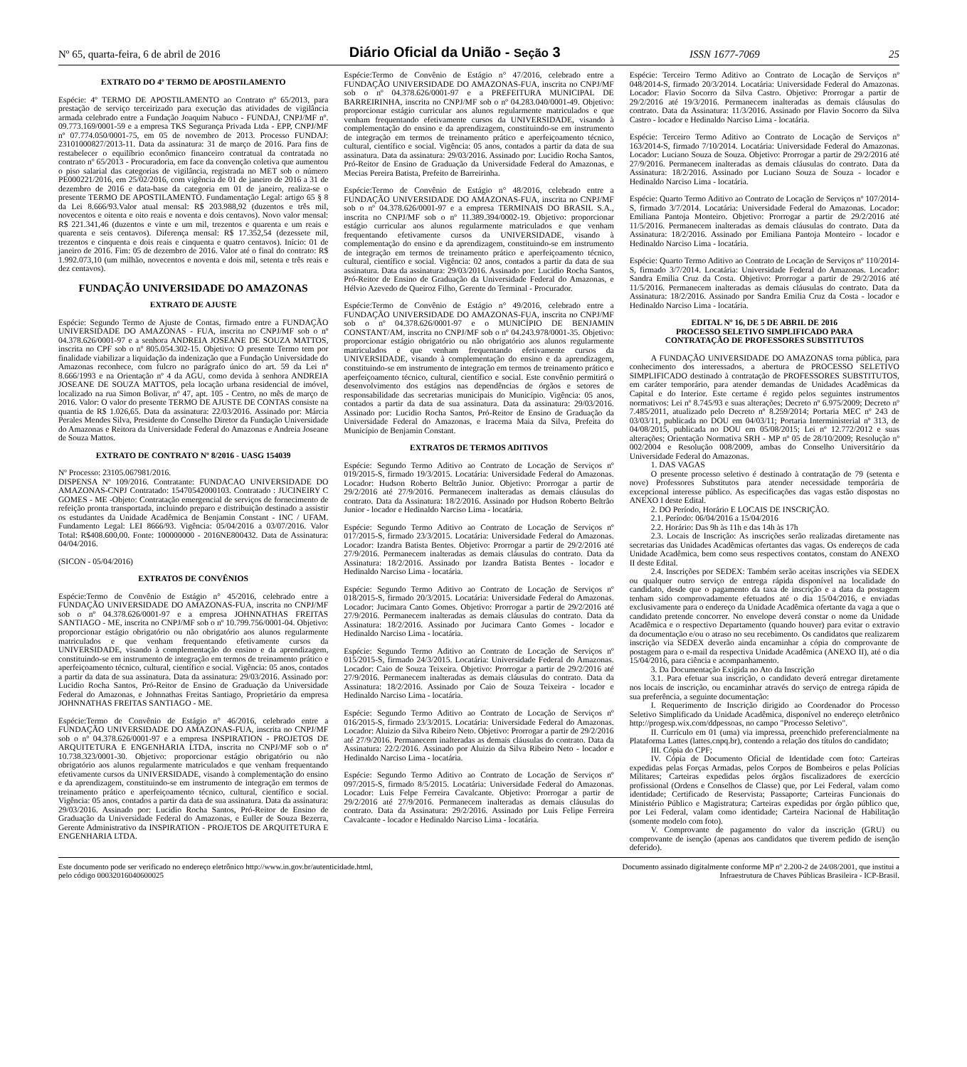Nº 65, quarta-feira, 6 de abril de 2016 Diário Oficial da União - Seção 3 ISSN 1677-7069 25
EXTRATO DO 4º TERMO DE APOSTILAMENTO
Espécie: 4º TERMO DE APOSTILAMENTO ao Contrato nº 65/2013, para prestação de serviço terceirizado para execução das atividades de vigilância armada celebrado entre a Fundação Joaquim Nabuco - FUNDAJ, CNPJ/MF nº. 09.773.169/0001-59 e a empresa TKS Segurança Privada Ltda - EPP, CNPJ/MF nº 07.774.050/0001-75, em 05 de novembro de 2013. Processo FUNDAJ: 23101000827/2013-11. Data da assinatura: 31 de março de 2016. Para fins de restabelecer o equilíbrio econômico financeiro contratual da contratada no contrato nº 65/2013 - Procuradoria, em face da convenção coletiva que aumentou o piso salarial das categorias de vigilância, registrada no MET sob o número PE000221/2016, em 25/02/2016, com vigência de 01 de janeiro de 2016 a 31 de dezembro de 2016 e data-base da categoria em 01 de janeiro, realiza-se o presente TERMO DE APOSTILAMENTO. Fundamentação Legal: artigo 65 § 8 da Lei 8.666/93.Valor atual mensal: R$ 203.988,92 (duzentos e três mil, novecentos e oitenta e oito reais e noventa e dois centavos). Novo valor mensal: R$ 221.341,46 (duzentos e vinte e um mil, trezentos e quarenta e um reais e quarenta e seis centavos). Diferença mensal: R$ 17.352,54 (dezessete mil, trezentos e cinquenta e dois reais e cinquenta e quatro centavos). Início: 01 de janeiro de 2016. Fim: 05 de dezembro de 2016. Valor até o final do contrato: R$ 1.992.073,10 (um milhão, novecentos e noventa e dois mil, setenta e três reais e dez centavos).
FUNDAÇÃO UNIVERSIDADE DO AMAZONAS
EXTRATO DE AJUSTE
Espécie: Segundo Termo de Ajuste de Contas, firmado entre a FUNDAÇÃO UNIVERSIDADE DO AMAZONAS - FUA, inscrita no CNPJ/MF sob o nº 04.378.626/0001-97 e a senhora ANDREIA JOSEANE DE SOUZA MATTOS, inscrita no CPF sob o nº 805.054.302-15. Objetivo: O presente Termo tem por finalidade viabilizar a liquidação da indenização que a Fundação Universidade do Amazonas reconhece, com fulcro no parágrafo único do art. 59 da Lei nº 8.666/1993 e na Orientação nº 4 da AGU, como devida à senhora ANDREIA JOSEANE DE SOUZA MATTOS, pela locação urbana residencial de imóvel, localizado na rua Simon Bolivar, nº 47, apt. 105 - Centro, no mês de março de 2016. Valor: O valor do presente TERMO DE AJUSTE DE CONTAS consiste na quantia de R$ 1.026,65. Data da assinatura: 22/03/2016. Assinado por: Márcia Perales Mendes Silva, Presidente do Conselho Diretor da Fundação Universidade do Amazonas e Reitora da Universidade Federal do Amazonas e Andreia Joseane de Souza Mattos.
EXTRATO DE CONTRATO Nº 8/2016 - UASG 154039
Nº Processo: 23105.067981/2016.
DISPENSA Nº 109/2016. Contratante: FUNDACAO UNIVERSIDADE DO AMAZONAS-CNPJ Contratado: 15470542000103. Contratado : JUCINEIRY C GOMES - ME -Objeto: Contratação emergencial de serviços de fornecimento de refeição pronta transportada, incluindo preparo e distribuição destinado a assistir os estudantes da Unidade Acadêmica de Benjamin Constant - INC / UFAM. Fundamento Legal: LEI 8666/93. Vigência: 05/04/2016 a 03/07/2016. Valor Total: R$408.600,00. Fonte: 100000000 - 2016NE800432. Data de Assinatura: 04/04/2016.
(SICON - 05/04/2016)
EXTRATOS DE CONVÊNIOS
Espécie:Termo de Convênio de Estágio n° 45/2016, celebrado entre a FUNDAÇÃO UNIVERSIDADE DO AMAZONAS-FUA, inscrita no CNPJ/MF sob o nº 04.378.626/0001-97 e a empresa JOHNNATHAS FREITAS SANTIAGO - ME, inscrita no CNPJ/MF sob o nº 10.799.756/0001-04. Objetivo: proporcionar estágio obrigatório ou não obrigatório aos alunos regularmente matriculados e que venham frequentando efetivamente cursos da UNIVERSIDADE, visando à complementação do ensino e da aprendizagem, constituindo-se em instrumento de integração em termos de treinamento prático e aperfeiçoamento técnico, cultural, científico e social. Vigência: 05 anos, contados a partir da data de sua assinatura. Data da assinatura: 29/03/2016. Assinado por: Lucidio Rocha Santos, Pró-Reitor de Ensino de Graduação da Universidade Federal do Amazonas, e Johnnathas Freitas Santiago, Proprietário da empresa JOHNNATHAS FREITAS SANTIAGO - ME.
Espécie:Termo de Convênio de Estágio n° 46/2016, celebrado entre a FUNDAÇÃO UNIVERSIDADE DO AMAZONAS-FUA, inscrita no CNPJ/MF sob o nº 04.378.626/0001-97 e a empresa INSPIRATION - PROJETOS DE ARQUITETURA E ENGENHARIA LTDA, inscrita no CNPJ/MF sob o nº 10.738.323/0001-30. Objetivo: proporcionar estágio obrigatório ou não obrigatório aos alunos regularmente matriculados e que venham frequentando efetivamente cursos da UNIVERSIDADE, visando à complementação do ensino e da aprendizagem, constituindo-se em instrumento de integração em termos de treinamento prático e aperfeiçoamento técnico, cultural, científico e social. Vigência: 05 anos, contados a partir da data de sua assinatura. Data da assinatura: 29/03/2016. Assinado por: Lucidio Rocha Santos, Pró-Reitor de Ensino de Graduação da Universidade Federal do Amazonas, e Euller de Souza Bezerra, Gerente Administrativo da INSPIRATION - PROJETOS DE ARQUITETURA E ENGENHARIA LTDA.
Espécie:Termo de Convênio de Estágio n° 47/2016, celebrado entre a FUNDAÇÃO UNIVERSIDADE DO AMAZONAS-FUA, inscrita no CNPJ/MF sob o nº 04.378.626/0001-97 e a PREFEITURA MUNICIPAL DE BARREIRINHA, inscrita no CNPJ/MF sob o nº 04.283.040/0001-49. Objetivo: proporcionar estágio curricular aos alunos regularmente matriculados e que venham frequentando efetivamente cursos da UNIVERSIDADE, visando à complementação do ensino e da aprendizagem, constituindo-se em instrumento de integração em termos de treinamento prático e aperfeiçoamento técnico, cultural, científico e social. Vigência: 05 anos, contados a partir da data de sua assinatura. Data da assinatura: 29/03/2016. Assinado por: Lucidio Rocha Santos, Pró-Reitor de Ensino de Graduação da Universidade Federal do Amazonas, e Mecias Pereira Batista, Prefeito de Barreirinha.
Espécie:Termo de Convênio de Estágio n° 48/2016, celebrado entre a FUNDAÇÃO UNIVERSIDADE DO AMAZONAS-FUA, inscrita no CNPJ/MF sob o nº 04.378.626/0001-97 e a empresa TERMINAIS DO BRASIL S.A., inscrita no CNPJ/MF sob o nº 11.389.394/0002-19. Objetivo: proporcionar estágio curricular aos alunos regularmente matriculados e que venham frequentando efetivamente cursos da UNIVERSIDADE, visando à complementação do ensino e da aprendizagem, constituindo-se em instrumento de integração em termos de treinamento prático e aperfeiçoamento técnico, cultural, científico e social. Vigência: 02 anos, contados a partir da data de sua assinatura. Data da assinatura: 29/03/2016. Assinado por: Lucidio Rocha Santos, Pró-Reitor de Ensino de Graduação da Universidade Federal do Amazonas, e Hélvio Azevedo de Queiroz Filho, Gerente do Terminal - Procurador.
Espécie:Termo de Convênio de Estágio n° 49/2016, celebrado entre a FUNDAÇÃO UNIVERSIDADE DO AMAZONAS-FUA, inscrita no CNPJ/MF sob o nº 04.378.626/0001-97 e o MUNICÍPIO DE BENJAMIN CONSTANT/AM, inscrita no CNPJ/MF sob o nº 04.243.978/0001-35. Objetivo: proporcionar estágio obrigatório ou não obrigatório aos alunos regularmente matriculados e que venham frequentando efetivamente cursos da UNIVERSIDADE, visando à complementação do ensino e da aprendizagem, constituindo-se em instrumento de integração em termos de treinamento prático e aperfeiçoamento técnico, cultural, científico e social. Este convênio permitirá o desenvolvimento dos estágios nas dependências de órgãos e setores de responsabilidade das secretarias municipais do Município. Vigência: 05 anos, contados a partir da data de sua assinatura. Data da assinatura: 29/03/2016. Assinado por: Lucidio Rocha Santos, Pró-Reitor de Ensino de Graduação da Universidade Federal do Amazonas, e Iracema Maia da Silva, Prefeita do Município de Benjamin Constant.
EXTRATOS DE TERMOS ADITIVOS
Espécie: Segundo Termo Aditivo ao Contrato de Locação de Serviços nº 019/2015-S, firmado 19/3/2015. Locatária: Universidade Federal do Amazonas. Locador: Hudson Roberto Beltrão Junior. Objetivo: Prorrogar a partir de 29/2/2016 até 27/9/2016. Permanecem inalteradas as demais cláusulas do contrato. Data da Assinatura: 18/2/2016. Assinado por Hudson Roberto Beltrão Junior - locador e Hedinaldo Narciso Lima - locatária.
Espécie: Segundo Termo Aditivo ao Contrato de Locação de Serviços nº 017/2015-S, firmado 23/3/2015. Locatária: Universidade Federal do Amazonas. Locador: Izandra Batista Bentes. Objetivo: Prorrogar a partir de 29/2/2016 até 27/9/2016. Permanecem inalteradas as demais cláusulas do contrato. Data da Assinatura: 18/2/2016. Assinado por Izandra Batista Bentes - locador e Hedinaldo Narciso Lima - locatária.
Espécie: Segundo Termo Aditivo ao Contrato de Locação de Serviços nº 018/2015-S, firmado 20/3/2015. Locatária: Universidade Federal do Amazonas. Locador: Jucimara Canto Gomes. Objetivo: Prorrogar a partir de 29/2/2016 até 27/9/2016. Permanecem inalteradas as demais cláusulas do contrato. Data da Assinatura: 18/2/2016. Assinado por Jucimara Canto Gomes - locador e Hedinaldo Narciso Lima - locatária.
Espécie: Segundo Termo Aditivo ao Contrato de Locação de Serviços nº 015/2015-S, firmado 24/3/2015. Locatária: Universidade Federal do Amazonas. Locador: Caio de Souza Teixeira. Objetivo: Prorrogar a partir de 29/2/2016 até 27/9/2016. Permanecem inalteradas as demais cláusulas do contrato. Data da Assinatura: 18/2/2016. Assinado por Caio de Souza Teixeira - locador e Hedinaldo Narciso Lima - locatária.
Espécie: Segundo Termo Aditivo ao Contrato de Locação de Serviços nº 016/2015-S, firmado 23/3/2015. Locatária: Universidade Federal do Amazonas. Locador: Aluizio da Silva Ribeiro Neto. Objetivo: Prorrogar a partir de 29/2/2016 até 27/9/2016. Permanecem inalteradas as demais cláusulas do contrato. Data da Assinatura: 22/2/2016. Assinado por Aluizio da Silva Ribeiro Neto - locador e Hedinaldo Narciso Lima - locatária.
Espécie: Segundo Termo Aditivo ao Contrato de Locação de Serviços nº 097/2015-S, firmado 8/5/2015. Locatária: Universidade Federal do Amazonas. Locador: Luis Felpe Ferreira Cavalcante. Objetivo: Prorrogar a partir de 29/2/2016 até 27/9/2016. Permanecem inalteradas as demais cláusulas do contrato. Data da Assinatura: 29/2/2016. Assinado por Luis Felipe Ferreira Cavalcante - locador e Hedinaldo Narciso Lima - locatária.
Espécie: Terceiro Termo Aditivo ao Contrato de Locação de Serviços nº 048/2014-S, firmado 20/3/2014. Locatária: Universidade Federal do Amazonas. Locador: Flavio Socorro da Silva Castro. Objetivo: Prorrogar a partir de 29/2/2016 até 19/3/2016. Permanecem inalteradas as demais cláusulas do contrato. Data da Assinatura: 11/3/2016. Assinado por Flavio Socorro da Silva Castro - locador e Hedinaldo Narciso Lima - locatária.
Espécie: Terceiro Termo Aditivo ao Contrato de Locação de Serviços nº 163/2014-S, firmado 7/10/2014. Locatária: Universidade Federal do Amazonas. Locador: Luciano Souza de Souza. Objetivo: Prorrogar a partir de 29/2/2016 até 27/9/2016. Permanecem inalteradas as demais cláusulas do contrato. Data da Assinatura: 18/2/2016. Assinado por Luciano Souza de Souza - locador e Hedinaldo Narciso Lima - locatária.
Espécie: Quarto Termo Aditivo ao Contrato de Locação de Serviços nº 107/2014-S, firmado 3/7/2014. Locatária: Universidade Federal do Amazonas. Locador: Emiliana Pantoja Monteiro. Objetivo: Prorrogar a partir de 29/2/2016 até 11/5/2016. Permanecem inalteradas as demais cláusulas do contrato. Data da Assinatura: 18/2/2016. Assinado por Emiliana Pantoja Monteiro - locador e Hedinaldo Narciso Lima - locatária.
Espécie: Quarto Termo Aditivo ao Contrato de Locação de Serviços nº 110/2014-S, firmado 3/7/2014. Locatária: Universidade Federal do Amazonas. Locador: Sandra Emilia Cruz da Costa. Objetivo: Prorrogar a partir de 29/2/2016 até 11/5/2016. Permanecem inalteradas as demais cláusulas do contrato. Data da Assinatura: 18/2/2016. Assinado por Sandra Emilia Cruz da Costa - locador e Hedinaldo Narciso Lima - locatária.
EDITAL Nº 16, DE 5 DE ABRIL DE 2016
PROCESSO SELETIVO SIMPLIFICADO PARA
CONTRATAÇÃO DE PROFESSORES SUBSTITUTOS
A FUNDAÇÃO UNIVERSIDADE DO AMAZONAS torna pública, para conhecimento dos interessados, a abertura de PROCESSO SELETIVO SIMPLIFICADO destinado à contratação de PROFESSORES SUBSTITUTOS, em caráter temporário, para atender demandas de Unidades Acadêmicas da Capital e do Interior. Este certame é regido pelos seguintes instrumentos normativos: Lei nº 8.745/93 e suas alterações; Decreto nº 6.975/2009; Decreto nº 7.485/2011, atualizado pelo Decreto nº 8.259/2014; Portaria MEC nº 243 de 03/03/11, publicada no DOU em 04/03/11; Portaria Interministerial nº 313, de 04/08/2015, publicada no DOU em 05/08/2015; Lei nº 12.772/2012 e suas alterações; Orientação Normativa SRH - MP nº 05 de 28/10/2009; Resolução nº 002/2004 e Resolução 008/2009, ambas do Conselho Universitário da Universidade Federal do Amazonas.
1. DAS VAGAS
O presente processo seletivo é destinado à contratação de 79 (setenta e nove) Professores Substitutos para atender necessidade temporária de excepcional interesse público. As especificações das vagas estão dispostas no ANEXO I deste Edital.
2. DO Período, Horário E LOCAIS DE INSCRIÇÃO.
2.1. Período: 06/04/2016 a 15/04/2016
2.2. Horário: Das 9h às 11h e das 14h às 17h
2.3. Locais de Inscrição: As inscrições serão realizadas diretamente nas secretarias das Unidades Acadêmicas ofertantes das vagas. Os endereços de cada Unidade Acadêmica, bem como seus respectivos contatos, constam do ANEXO II deste Edital.
2.4. Inscrições por SEDEX: Também serão aceitas inscrições via SEDEX ou qualquer outro serviço de entrega rápida disponível na localidade do candidato, desde que o pagamento da taxa de inscrição e a data da postagem tenham sido comprovadamente efetuados até o dia 15/04/2016, e enviadas exclusivamente para o endereço da Unidade Acadêmica ofertante da vaga a que o candidato pretende concorrer. No envelope deverá constar o nome da Unidade Acadêmica e o respectivo Departamento (quando houver) para evitar o extravio da documentação e/ou o atraso no seu recebimento. Os candidatos que realizarem inscrição via SEDEX deverão ainda encaminhar a cópia do comprovante de postagem para o e-mail da respectiva Unidade Acadêmica (ANEXO II), até o dia 15/04/2016, para ciência e acompanhamento.
3. Da Documentação Exigida no Ato da Inscrição
3.1. Para efetuar sua inscrição, o candidato deverá entregar diretamente nos locais de inscrição, ou encaminhar através do serviço de entrega rápida de sua preferência, a seguinte documentação:
I. Requerimento de Inscrição dirigido ao Coordenador do Processo Seletivo Simplificado da Unidade Acadêmica, disponível no endereço eletrônico http://progesp.wix.com/ddpessoas, no campo "Processo Seletivo".
II. Currículo em 01 (uma) via impressa, preenchido preferencialmente na Plataforma Lattes (lattes.cnpq.br), contendo a relação dos títulos do candidato;
III. Cópia do CPF;
IV. Cópia de Documento Oficial de Identidade com foto: Carteiras expedidas pelas Forças Armadas, pelos Corpos de Bombeiros e pelas Polícias Militares; Carteiras expedidas pelos órgãos fiscalizadores de exercício profissional (Ordens e Conselhos de Classe) que, por Lei Federal, valam como identidade; Certificado de Reservista; Passaporte; Carteiras Funcionais do Ministério Público e Magistratura; Carteiras expedidas por órgão público que, por Lei Federal, valam como identidade; Carteira Nacional de Habilitação (somente modelo com foto).
V. Comprovante de pagamento do valor da inscrição (GRU) ou comprovante de isenção (apenas aos candidatos que tiverem pedido de isenção deferido).
Este documento pode ser verificado no endereço eletrônico http://www.in.gov.br/autenticidade.html,
pelo código 00032016040600025 Documento assinado digitalmente conforme MP nº 2.200-2 de 24/08/2001, que institui a
Infraestrutura de Chaves Públicas Brasileira - ICP-Brasil.